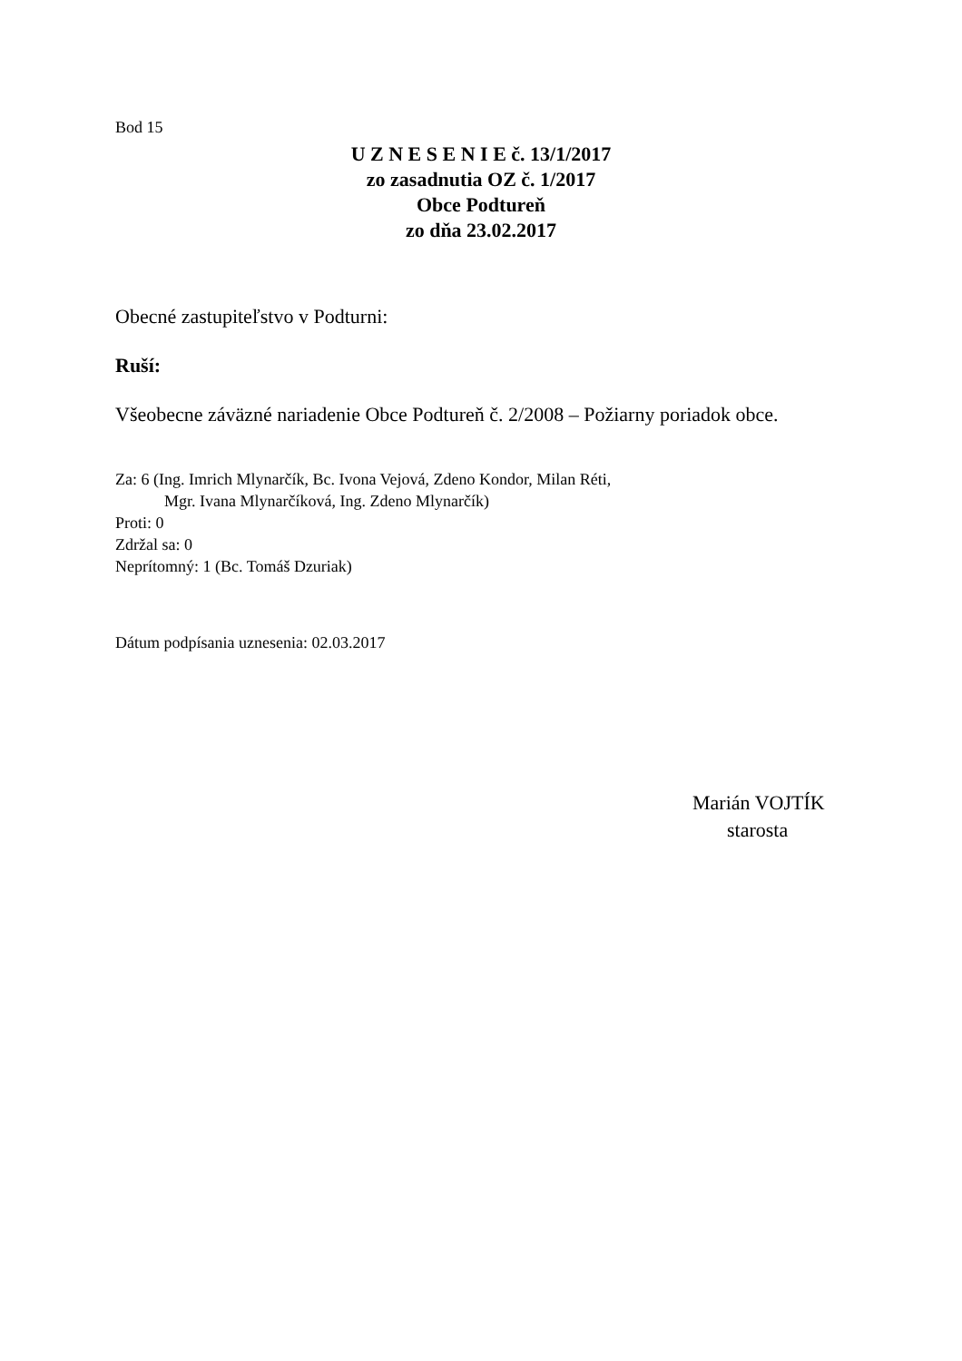Bod 15
U Z N E S E N I E č. 13/1/2017
zo zasadnutia OZ č. 1/2017
Obce Podtureň
zo dňa 23.02.2017
Obecné zastupiteľstvo v Podturni:
Ruší:
Všeobecne záväzné nariadenie Obce Podtureň č. 2/2008 – Požiarny poriadok obce.
Za: 6 (Ing. Imrich Mlynarčík, Bc. Ivona Vejová, Zdeno Kondor, Milan Réti,
Mgr. Ivana Mlynarčíková, Ing. Zdeno Mlynarčík)
Proti: 0
Zdržal sa: 0
Neprítomný: 1 (Bc. Tomáš Dzuriak)
Dátum podpísania uznesenia: 02.03.2017
Marián VOJTÍK
starosta